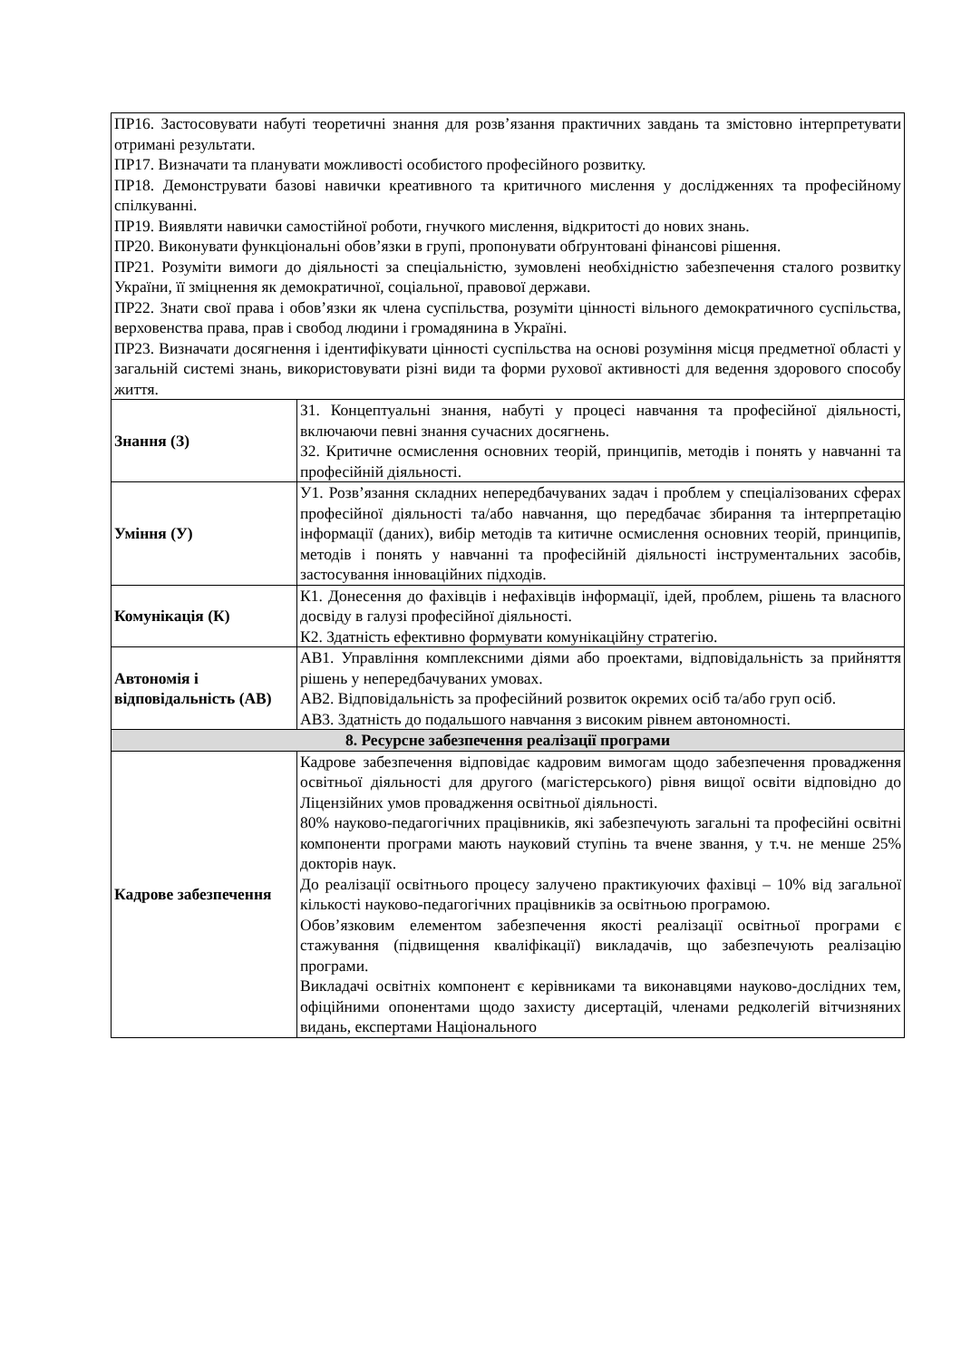| ПР16. Застосовувати набуті теоретичні знання для розв’язання практичних завдань та змістовно інтерпретувати отримані результати. ПР17. Визначати та планувати можливості особистого професійного розвитку. ПР18. Демонструвати базові навички креативного та критичного мислення у дослідженнях та професійному спілкуванні. ПР19. Виявляти навички самостійної роботи, гнучкого мислення, відкритості до нових знань. ПР20. Виконувати функціональні обов’язки в групі, пропонувати обґрунтовані фінансові рішення. ПР21. Розуміти вимоги до діяльності за спеціальністю, зумовлені необхідністю забезпечення сталого розвитку України, її зміцнення як демократичної, соціальної, правової держави. ПР22. Знати свої права і обов’язки як члена суспільства, розуміти цінності вільного демократичного суспільства, верховенства права, прав і свобод людини і громадянина в Україні. ПР23. Визначати досягнення і ідентифікувати цінності суспільства на основі розуміння місця предметної області у загальній системі знань, використовувати різні види та форми рухової активності для ведення здорового способу життя. | |
| Знання (З) | З1. Концептуальні знання, набуті у процесі навчання та професійної діяльності, включаючи певні знання сучасних досягнень. З2. Критичне осмислення основних теорій, принципів, методів і понять у навчанні та професійній діяльності. |
| Уміння (У) | У1. Розв’язання складних непередбачуваних задач і проблем у спеціалізованих сферах професійної діяльності та/або навчання, що передбачає збирання та інтерпретацію інформації (даних), вибір методів та китичне осмислення основних теорій, принципів, методів і понять у навчанні та професійній діяльності інструментальних засобів, застосування інноваційних підходів. |
| Комунікація (К) | К1. Донесення до фахівців і нефахівців інформації, ідей, проблем, рішень та власного досвіду в галузі професійної діяльності. К2. Здатність ефективно формувати комунікаційну стратегію. |
| Автономія і відповідальність (АВ) | АВ1. Управління комплексними діями або проектами, відповідальність за прийняття рішень у непередбачуваних умовах. АВ2. Відповідальність за професійний розвиток окремих осіб та/або груп осіб. АВ3. Здатність до подальшого навчання з високим рівнем автономності. |
| 8. Ресурсне забезпечення реалізації програми | |
| Кадрове забезпечення | Кадрове забезпечення відповідає кадровим вимогам щодо забезпечення провадження освітньої діяльності для другого (магістерського) рівня вищої освіти відповідно до Ліцензійних умов провадження освітньої діяльності. 80% науково-педагогічних працівників, які забезпечують загальні та професійні освітні компоненти програми мають науковий ступінь та вчене звання, у т.ч. не менше 25% докторів наук. До реалізації освітнього процесу залучено практикуючих фахівці – 10% від загальної кількості науково-педагогічних працівників за освітньою програмою. Обов’язковим елементом забезпечення якості реалізації освітньої програми є стажування (підвищення кваліфікації) викладачів, що забезпечують реалізацію програми. Викладачі освітніх компонент є керівниками та виконавцями науково-дослідних тем, офіційними опонентами щодо захисту дисертацій, членами редколегій вітчизняних видань, експертами Національного |